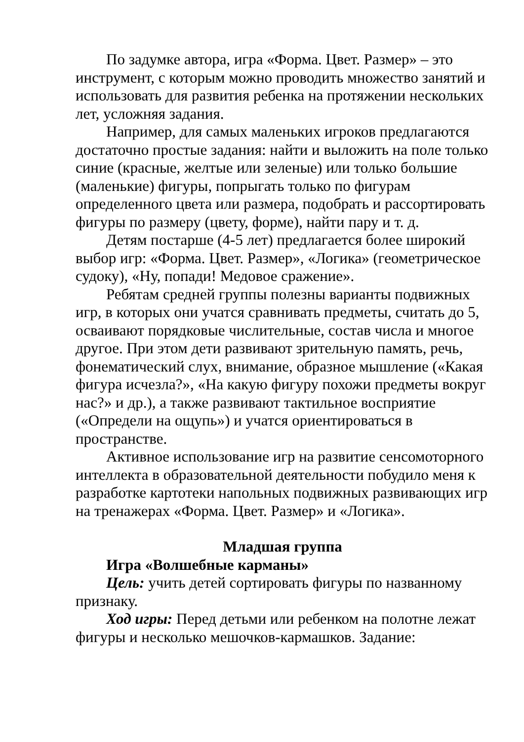По задумке автора, игра «Форма. Цвет. Размер» – это инструмент, с которым можно проводить множество занятий и использовать для развития ребенка на протяжении нескольких лет, усложняя задания.
Например, для самых маленьких игроков предлагаются достаточно простые задания: найти и выложить на поле только синие (красные, желтые или зеленые) или только большие (маленькие) фигуры, попрыгать только по фигурам определенного цвета или размера, подобрать и рассортировать фигуры по размеру (цвету, форме), найти пару и т. д.
Детям постарше (4-5 лет) предлагается более широкий выбор игр: «Форма. Цвет. Размер», «Логика» (геометрическое судоку), «Ну, попади! Медовое сражение».
Ребятам средней группы полезны варианты подвижных игр, в которых они учатся сравнивать предметы, считать до 5, осваивают порядковые числительные, состав числа и многое другое. При этом дети развивают зрительную память, речь, фонематический слух, внимание, образное мышление («Какая фигура исчезла?», «На какую фигуру похожи предметы вокруг нас?» и др.), а также развивают тактильное восприятие («Определи на ощупь») и учатся ориентироваться в пространстве.
Активное использование игр на развитие сенсомоторного интеллекта в образовательной деятельности побудило меня к разработке картотеки напольных подвижных развивающих игр на тренажерах «Форма. Цвет. Размер» и «Логика».
Младшая группа
Игра «Волшебные карманы»
Цель: учить детей сортировать фигуры по названному признаку.
Ход игры: Перед детьми или ребенком на полотне лежат фигуры и несколько мешочков-кармашков. Задание: